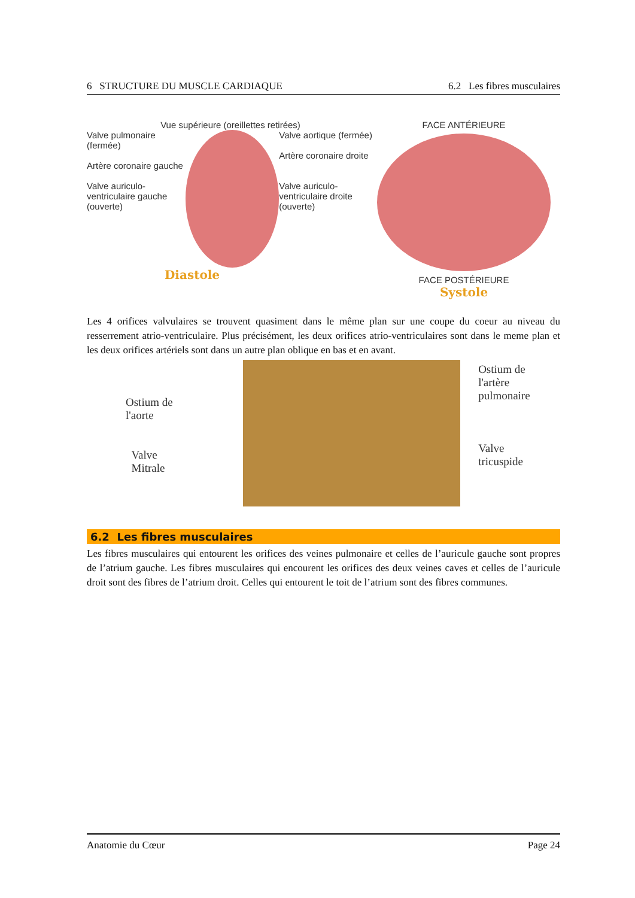6 STRUCTURE DU MUSCLE CARDIAQUE 6.2 Les fibres musculaires
Vue supérieure (oreillettes retirées)
Valve pulmonaire (fermée)
Artère coronaire gauche
Valve auriculo-ventriculaire gauche (ouverte)
Valve aortique (fermée)
Artère coronaire droite
Valve auriculo-ventriculaire droite (ouverte)
Diastole
FACE ANTÉRIEURE
FACE POSTÉRIEURE
Systole
Les 4 orifices valvulaires se trouvent quasiment dans le même plan sur une coupe du coeur au niveau du resserrement atrio-ventriculaire. Plus précisément, les deux orifices atrio-ventriculaires sont dans le meme plan et les deux orifices artériels sont dans un autre plan oblique en bas et en avant.
Ostium de
l'aorte
Valve
Mitrale
Ostium de
l'artère pulmonaire
Valve
tricuspide
6.2 Les fibres musculaires
Les fibres musculaires qui entourent les orifices des veines pulmonaire et celles de l’auricule gauche sont propres de l’atrium gauche. Les fibres musculaires qui encourent les orifices des deux veines caves et celles de l’auricule droit sont des fibres de l’atrium droit. Celles qui entourent le toit de l’atrium sont des fibres communes.
Anatomie du Cœur Page 24